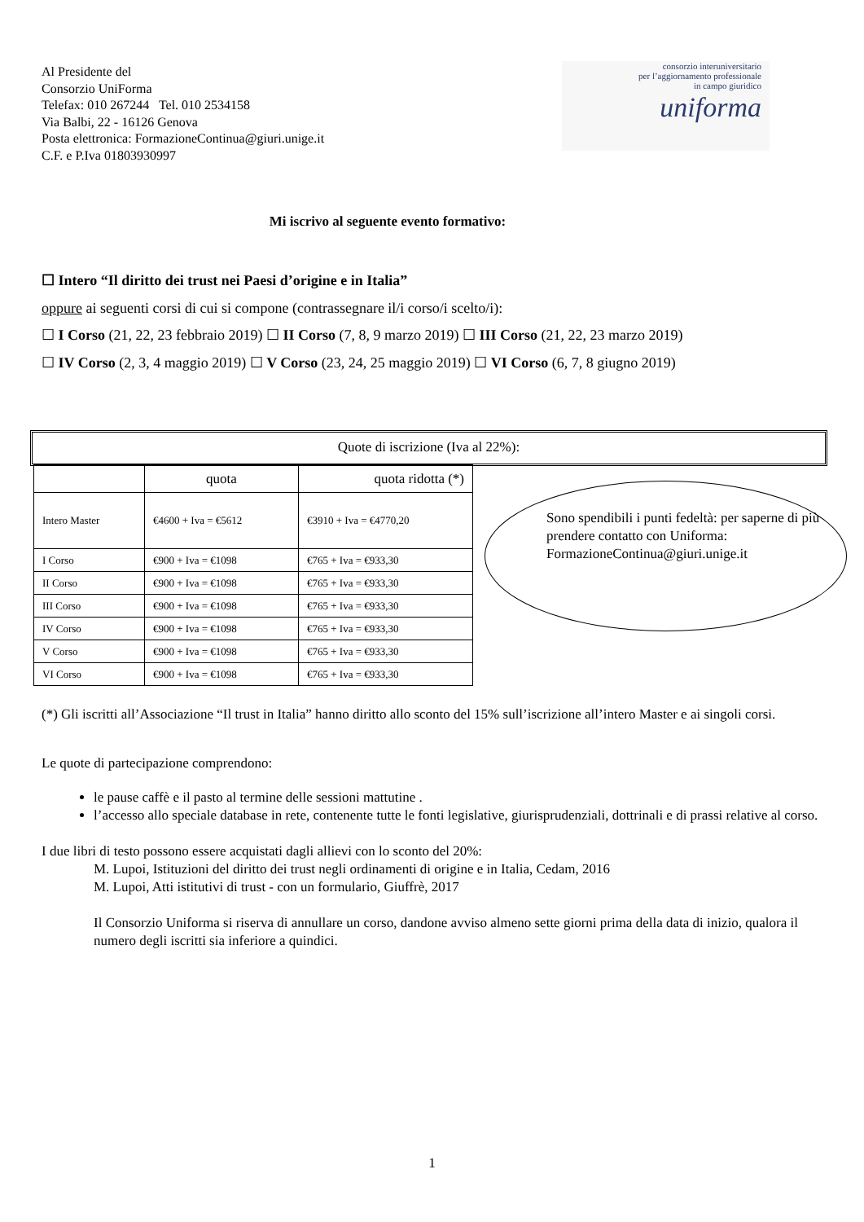Al Presidente del
Consorzio UniForma
Telefax: 010 267244 Tel. 010 2534158
Via Balbi, 22 - 16126 Genova
Posta elettronica: FormazioneContinua@giuri.unige.it
C.F. e P.Iva 01803930997
consorzio interuniversitario
per l’aggiornamento professionale
in campo giuridico
uniforma
Mi iscrivo al seguente evento formativo:
☐ Intero “Il diritto dei trust nei Paesi d’origine e in Italia”
oppure ai seguenti corsi di cui si compone (contrassegnare il/i corso/i scelto/i):
☐ I Corso (21, 22, 23 febbraio 2019) ☐ II Corso (7, 8, 9 marzo 2019) ☐ III Corso (21, 22, 23 marzo 2019)
☐ IV Corso (2, 3, 4 maggio 2019) ☐ V Corso (23, 24, 25 maggio 2019) ☐ VI Corso (6, 7, 8 giugno 2019)
Quote di iscrizione (Iva al 22%):
| | quota | quota ridotta (*) |
| Intero Master | €4600 + Iva = €5612 | €3910 + Iva = €4770,20 |
| I Corso | €900 + Iva = €1098 | €765 + Iva = €933,30 |
| II Corso | €900 + Iva = €1098 | €765 + Iva = €933,30 |
| III Corso | €900 + Iva = €1098 | €765 + Iva = €933,30 |
| IV Corso | €900 + Iva = €1098 | €765 + Iva = €933,30 |
| V Corso | €900 + Iva = €1098 | €765 + Iva = €933,30 |
| VI Corso | €900 + Iva = €1098 | €765 + Iva = €933,30 |
Sono spendibili i punti fedeltà: per saperne di più prendere contatto con Uniforma: FormazioneContinua@giuri.unige.it
(*) Gli iscritti all’Associazione “Il trust in Italia” hanno diritto allo sconto del 15% sull’iscrizione all’intero Master e ai singoli corsi.
Le quote di partecipazione comprendono:
le pause caffè e il pasto al termine delle sessioni mattutine .
l’accesso allo speciale database in rete, contenente tutte le fonti legislative, giurisprudenziali, dottrinali e di prassi relative al corso.
I due libri di testo possono essere acquistati dagli allievi con lo sconto del 20%:
M. Lupoi, Istituzioni del diritto dei trust negli ordinamenti di origine e in Italia, Cedam, 2016
M. Lupoi, Atti istitutivi di trust - con un formulario, Giuffrè, 2017
Il Consorzio Uniforma si riserva di annullare un corso, dandone avviso almeno sette giorni prima della data di inizio, qualora il numero degli iscritti sia inferiore a quindici.
1